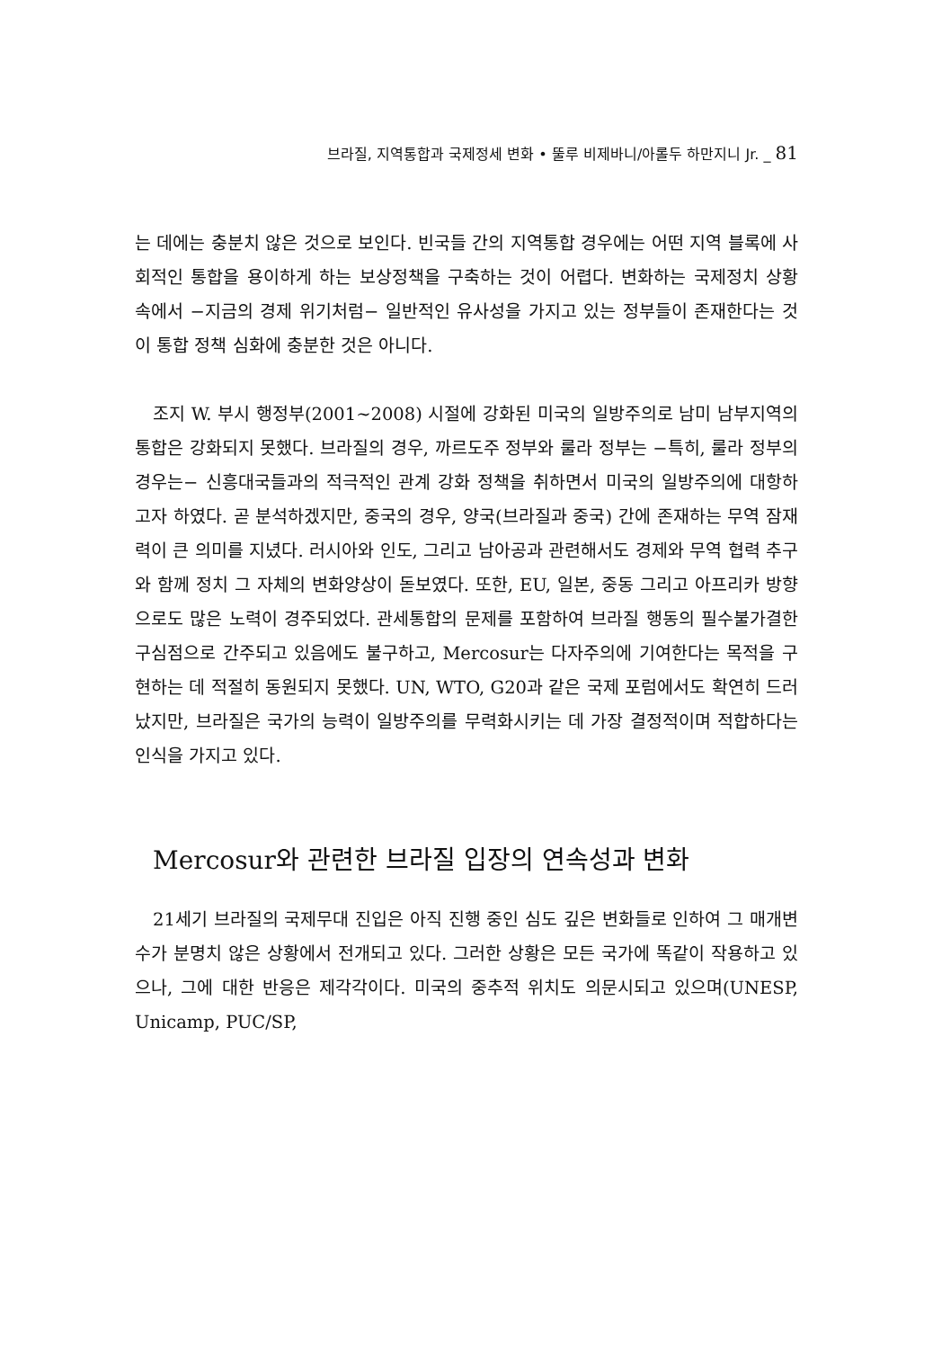브라질, 지역통합과 국제정세 변화 • 뚤루 비제바니/아롤두 하만지니 Jr. _ 81
는 데에는 충분치 않은 것으로 보인다. 빈국들 간의 지역통합 경우에는 어떤 지역 블록에 사회적인 통합을 용이하게 하는 보상정책을 구축하는 것이 어렵다. 변화하는 국제정치 상황 속에서 −지금의 경제 위기처럼− 일반적인 유사성을 가지고 있는 정부들이 존재한다는 것이 통합 정책 심화에 충분한 것은 아니다.
조지 W. 부시 행정부(2001∼2008) 시절에 강화된 미국의 일방주의로 남미 남부지역의 통합은 강화되지 못했다. 브라질의 경우, 까르도주 정부와 룰라 정부는 −특히, 룰라 정부의 경우는− 신흥대국들과의 적극적인 관계 강화 정책을 취하면서 미국의 일방주의에 대항하고자 하였다. 곧 분석하겠지만, 중국의 경우, 양국(브라질과 중국) 간에 존재하는 무역 잠재력이 큰 의미를 지녔다. 러시아와 인도, 그리고 남아공과 관련해서도 경제와 무역 협력 추구와 함께 정치 그 자체의 변화양상이 돋보였다. 또한, EU, 일본, 중동 그리고 아프리카 방향으로도 많은 노력이 경주되었다. 관세통합의 문제를 포함하여 브라질 행동의 필수불가결한 구심점으로 간주되고 있음에도 불구하고, Mercosur는 다자주의에 기여한다는 목적을 구현하는 데 적절히 동원되지 못했다. UN, WTO, G20과 같은 국제 포럼에서도 확연히 드러났지만, 브라질은 국가의 능력이 일방주의를 무력화시키는 데 가장 결정적이며 적합하다는 인식을 가지고 있다.
Mercosur와 관련한 브라질 입장의 연속성과 변화
21세기 브라질의 국제무대 진입은 아직 진행 중인 심도 깊은 변화들로 인하여 그 매개변수가 분명치 않은 상황에서 전개되고 있다. 그러한 상황은 모든 국가에 똑같이 작용하고 있으나, 그에 대한 반응은 제각각이다. 미국의 중추적 위치도 의문시되고 있으며(UNESP, Unicamp, PUC/SP,